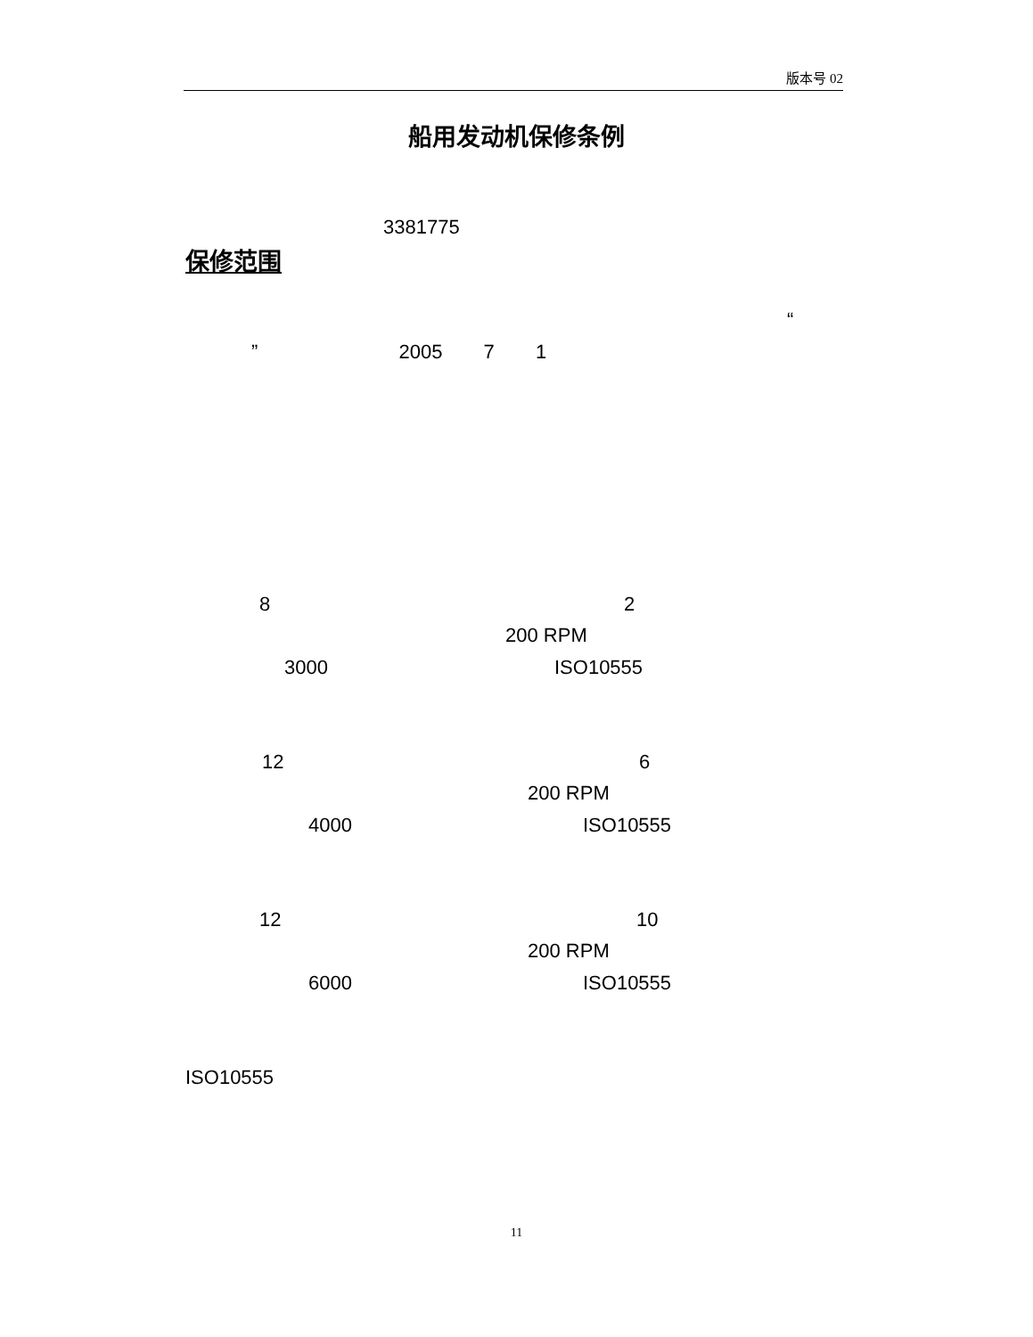版本号 02
船用发动机保修条例
3381775
保修范围
“
” 2005 7 1
8 2
200 RPM
3000 ISO10555
12 6
200 RPM
4000 ISO10555
12 10
200 RPM
6000 ISO10555
ISO10555
11